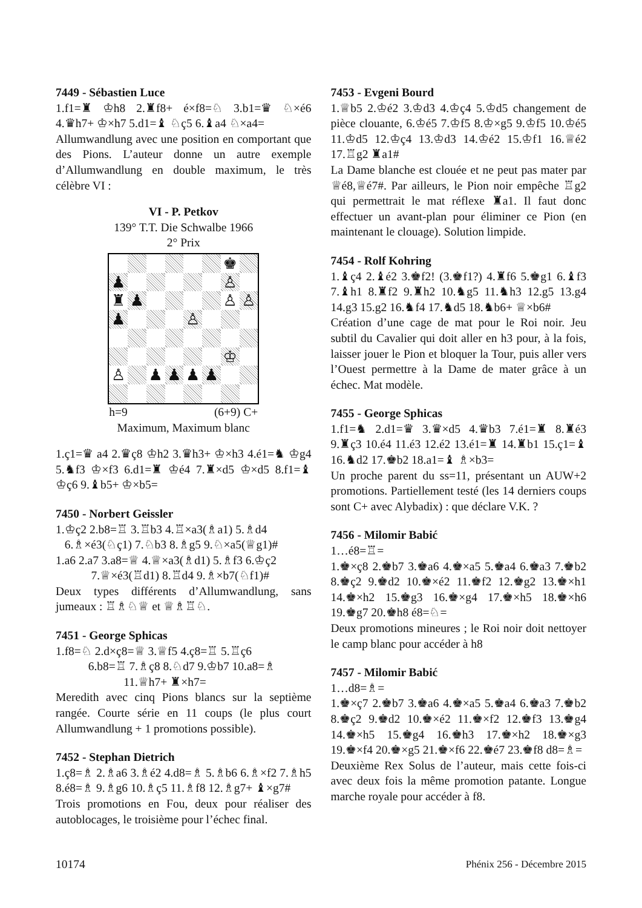7449 - Sébastien Luce
1.f1=♜ ♔h8 2.♜f8+ é×f8=♘ 3.b1=♛ ♘×é6 4.♛h7+ ♔×h7 5.d1=♝ ♘ç5 6.♝a4 ♘×a4=
Allumwandlung avec une position en comportant que des Pions. L’auteur donne un autre exemple d’Allumwandlung en double maximum, le très célèbre VI :
VI - P. Petkov
139° T.T. Die Schwalbe 1966
2° Prix
♚
♟
♙
♜
♟
♙
♙
♟
♙
♔
♙
♟
♟
♟
♟
h=9 (6+9) C+
Maximum, Maximum blanc
1.ç1=♛ a4 2.♛ç8 ♔h2 3.♛h3+ ♔×h3 4.é1=♞ ♔g4 5.♞f3 ♔×f3 6.d1=♜ ♔é4 7.♜×d5 ♔×d5 8.f1=♝ ♔ç6 9.♝b5+ ♔×b5=
7450 - Norbert Geissler
1.♔ç2 2.b8=♖ 3.♖b3 4.♖×a3(♗a1) 5.♗d4
6.♗×é3(♘ç1) 7.♘b3 8.♗g5 9.♘×a5(♕g1)#
1.a6 2.a7 3.a8=♕ 4.♕×a3(♗d1) 5.♗f3 6.♔ç2
7.♕×é3(♖d1) 8.♖d4 9.♗×b7(♘f1)#
Deux types différents d’Allumwandlung, sans jumeaux : ♖♗♘♕ et ♕♗♖♘.
7451 - George Sphicas
1.f8=♘ 2.d×ç8=♕ 3.♕f5 4.ç8=♖ 5.♖ç6
6.b8=♖ 7.♗ç8 8.♘d7 9.♔b7 10.a8=♗
11.♕h7+ ♜×h7=
Meredith avec cinq Pions blancs sur la septième rangée. Courte série en 11 coups (le plus court Allumwandlung + 1 promotions possible).
7452 - Stephan Dietrich
1.ç8=♗ 2.♗a6 3.♗é2 4.d8=♗ 5.♗b6 6.♗×f2 7.♗h5 8.é8=♗ 9.♗g6 10.♗ç5 11.♗f8 12.♗g7+ ♝×g7#
Trois promotions en Fou, deux pour réaliser des autoblocages, le troisième pour l’échec final.
7453 - Evgeni Bourd
1.♕b5 2.♔é2 3.♔d3 4.♔ç4 5.♔d5 changement de pièce clouante, 6.♔é5 7.♔f5 8.♔×g5 9.♔f5 10.♔é5 11.♔d5 12.♔ç4 13.♔d3 14.♔é2 15.♔f1 16.♕é2 17.♖g2 ♜a1#
La Dame blanche est clouée et ne peut pas mater par ♕é8,♕é7#. Par ailleurs, le Pion noir empêche ♖g2 qui permettrait le mat réflexe ♜a1. Il faut donc effectuer un avant-plan pour éliminer ce Pion (en maintenant le clouage). Solution limpide.
7454 - Rolf Kohring
1.♝ç4 2.♝é2 3.♚f2! (3.♚f1?) 4.♜f6 5.♚g1 6.♝f3 7.♝h1 8.♜f2 9.♜h2 10.♞g5 11.♞h3 12.g5 13.g4 14.g3 15.g2 16.♞f4 17.♞d5 18.♞b6+ ♕×b6#
Création d’une cage de mat pour le Roi noir. Jeu subtil du Cavalier qui doit aller en h3 pour, à la fois, laisser jouer le Pion et bloquer la Tour, puis aller vers l’Ouest permettre à la Dame de mater grâce à un échec. Mat modèle.
7455 - George Sphicas
1.f1=♞ 2.d1=♛ 3.♛×d5 4.♛b3 7.é1=♜ 8.♜é3 9.♜ç3 10.é4 11.é3 12.é2 13.é1=♜ 14.♜b1 15.ç1=♝ 16.♞d2 17.♚b2 18.a1=♝ ♗×b3=
Un proche parent du ss=11, présentant un AUW+2 promotions. Partiellement testé (les 14 derniers coups sont C+ avec Alybadix) : que déclare V.K. ?
7456 - Milomir Babić
1…é8=♖=
1.♚×ç8 2.♚b7 3.♚a6 4.♚×a5 5.♚a4 6.♚a3 7.♚b2 8.♚ç2 9.♚d2 10.♚×é2 11.♚f2 12.♚g2 13.♚×h1 14.♚×h2 15.♚g3 16.♚×g4 17.♚×h5 18.♚×h6 19.♚g7 20.♚h8 é8=♘=
Deux promotions mineures ; le Roi noir doit nettoyer le camp blanc pour accéder à h8
7457 - Milomir Babić
1…d8=♗=
1.♚×ç7 2.♚b7 3.♚a6 4.♚×a5 5.♚a4 6.♚a3 7.♚b2 8.♚ç2 9.♚d2 10.♚×é2 11.♚×f2 12.♚f3 13.♚g4 14.♚×h5 15.♚g4 16.♚h3 17.♚×h2 18.♚×g3 19.♚×f4 20.♚×g5 21.♚×f6 22.♚é7 23.♚f8 d8=♗=
Deuxième Rex Solus de l’auteur, mais cette fois-ci avec deux fois la même promotion patante. Longue marche royale pour accéder à f8.
10174 Phénix 256 - Décembre 2015